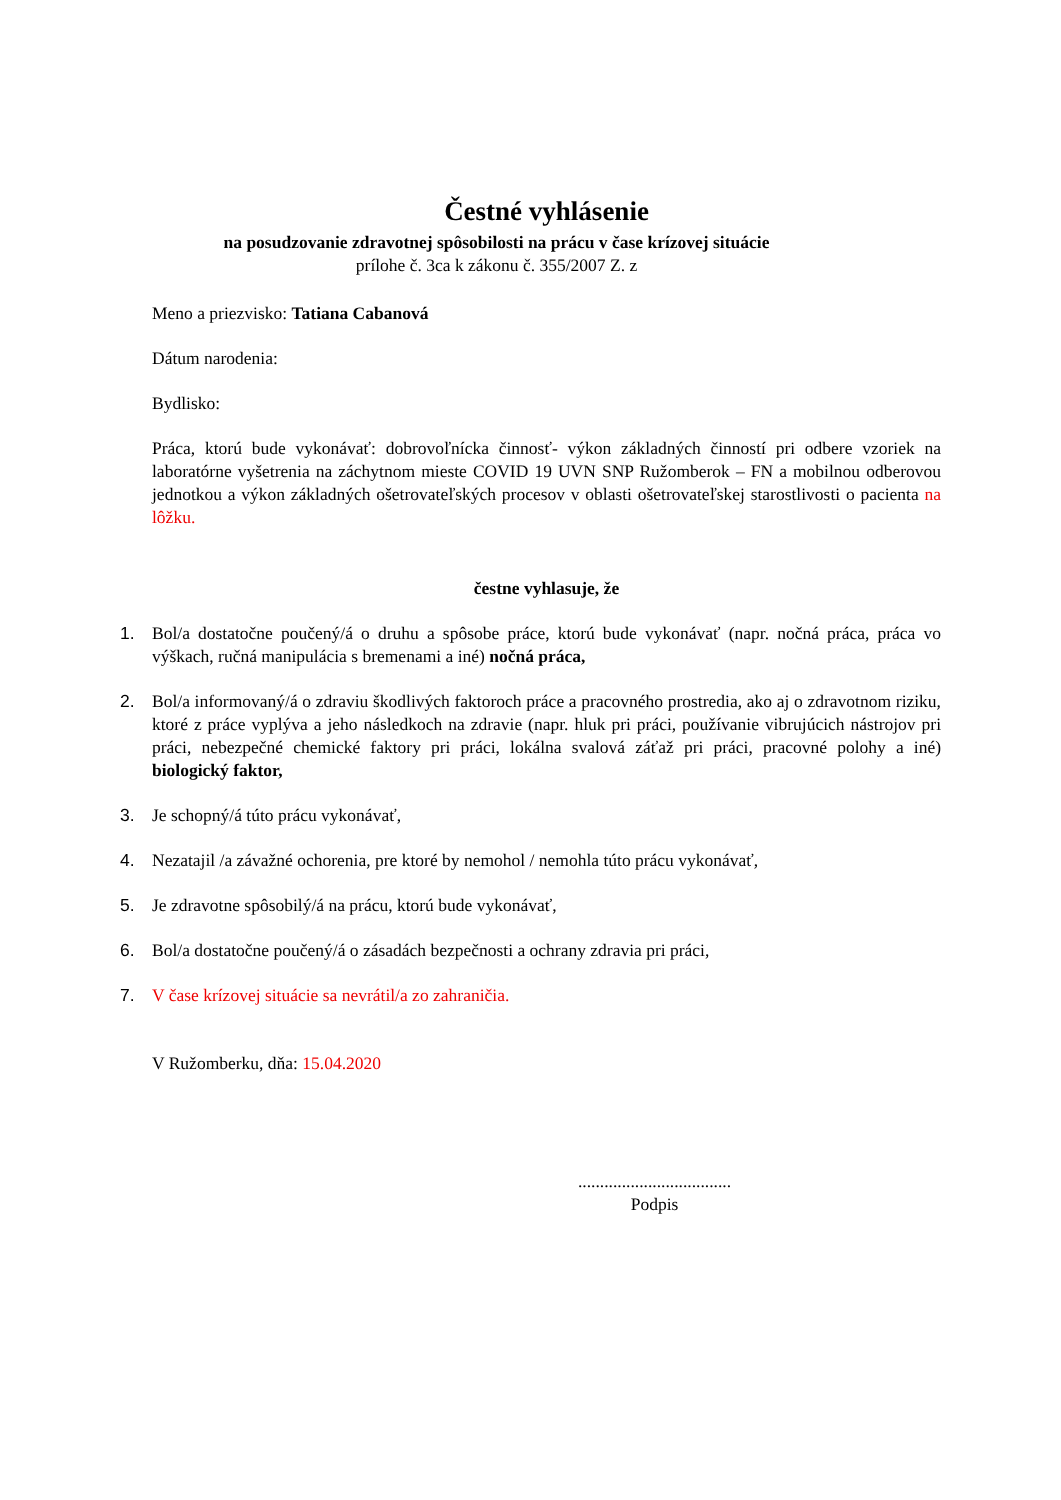Čestné vyhlásenie
na posudzovanie zdravotnej spôsobilosti na prácu v čase krízovej situácie
prílohe č. 3ca k zákonu č. 355/2007 Z. z
Meno a priezvisko: Tatiana Cabanová
Dátum narodenia:
Bydlisko:
Práca, ktorú bude vykonávať: dobrovoľnícka činnosť- výkon základných činností pri odbere vzoriek na laboratórne vyšetrenia na záchytnom mieste COVID 19 UVN SNP Ružomberok – FN a mobilnou odberovou jednotkou a výkon základných ošetrovateľských procesov v oblasti ošetrovateľskej starostlivosti o pacienta na lôžku.
čestne vyhlasuje, že
1. Bol/a dostatočne poučený/á o druhu a spôsobe práce, ktorú bude vykonávať (napr. nočná práca, práca vo výškach, ručná manipulácia s bremenami a iné) nočná práca,
2. Bol/a informovaný/á o zdraviu škodlivých faktoroch práce a pracovného prostredia, ako aj o zdravotnom riziku, ktoré z práce vyplýva a jeho následkoch na zdravie (napr. hluk pri práci, používanie vibrujúcich nástrojov pri práci, nebezpečné chemické faktory pri práci, lokálna svalová záťaž pri práci, pracovné polohy a iné) biologický faktor,
3. Je schopný/á túto prácu vykonávať,
4. Nezatajil /a závažné ochorenia, pre ktoré by nemohol / nemohla túto prácu vykonávať,
5. Je zdravotne spôsobilý/á na prácu, ktorú bude vykonávať,
6. Bol/a dostatočne poučený/á o zásadách bezpečnosti a ochrany zdravia pri práci,
7. V čase krízovej situácie sa nevrátil/a zo zahraničia.
V Ružomberku, dňa: 15.04.2020
...................................
Podpis